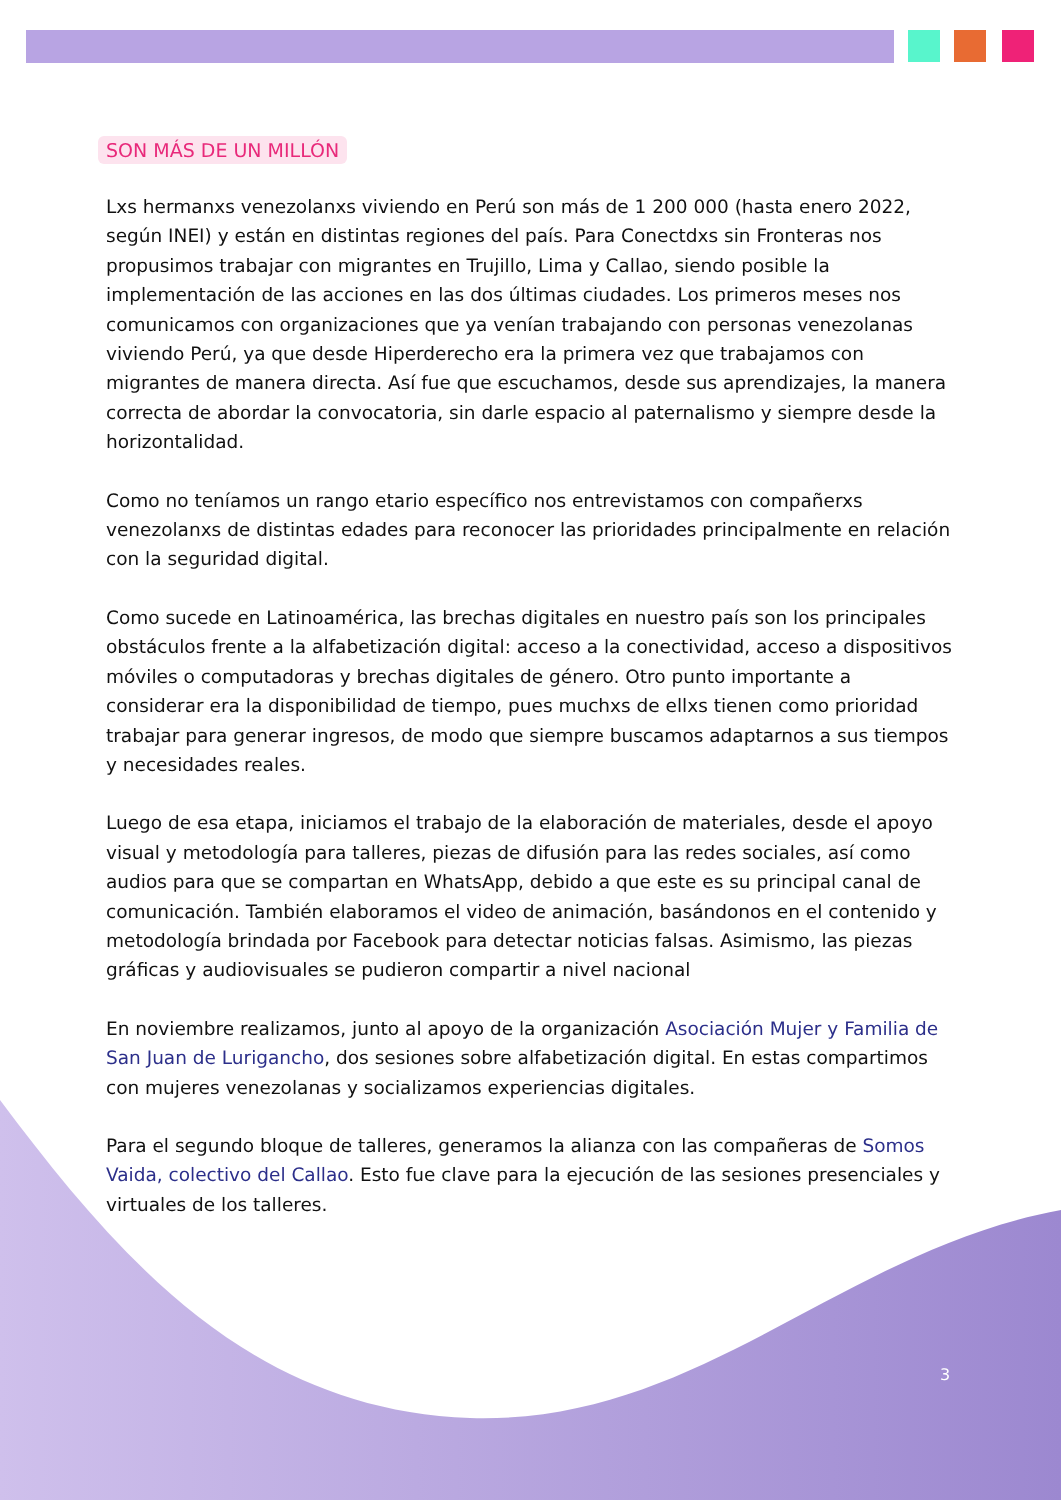SON MÁS DE UN MILLÓN
Lxs hermanxs venezolanxs viviendo en Perú son más de 1 200 000 (hasta enero 2022, según INEI) y están en distintas regiones del país. Para Conectdxs sin Fronteras nos propusimos trabajar con migrantes en Trujillo, Lima y Callao, siendo posible la implementación de las acciones en las dos últimas ciudades. Los primeros meses nos comunicamos con organizaciones que ya venían trabajando con personas venezolanas viviendo Perú, ya que desde Hiperderecho era la primera vez que trabajamos con migrantes de manera directa. Así fue que escuchamos, desde sus aprendizajes, la manera correcta de abordar la convocatoria, sin darle espacio al paternalismo y siempre desde la horizontalidad.
Como no teníamos un rango etario específico nos entrevistamos con compañerxs venezolanxs de distintas edades para reconocer las prioridades principalmente en relación con la seguridad digital.
Como sucede en Latinoamérica, las brechas digitales en nuestro país son los principales obstáculos frente a la alfabetización digital: acceso a la conectividad, acceso a dispositivos móviles o computadoras y brechas digitales de género. Otro punto importante a considerar era la disponibilidad de tiempo, pues muchxs de ellxs tienen como prioridad trabajar para generar ingresos, de modo que siempre buscamos adaptarnos a sus tiempos y necesidades reales.
Luego de esa etapa, iniciamos el trabajo de la elaboración de materiales, desde el apoyo visual y metodología para talleres, piezas de difusión para las redes sociales, así como audios para que se compartan en WhatsApp, debido a que este es su principal canal de comunicación. También elaboramos el video de animación, basándonos en el contenido y metodología brindada por Facebook para detectar noticias falsas. Asimismo, las piezas gráficas y audiovisuales se pudieron compartir a nivel nacional
En noviembre realizamos, junto al apoyo de la organización Asociación Mujer y Familia de San Juan de Lurigancho, dos sesiones sobre alfabetización digital. En estas compartimos con mujeres venezolanas y socializamos experiencias digitales.
Para el segundo bloque de talleres, generamos la alianza con las compañeras de Somos Vaida, colectivo del Callao. Esto fue clave para la ejecución de las sesiones presenciales y virtuales de los talleres.
3